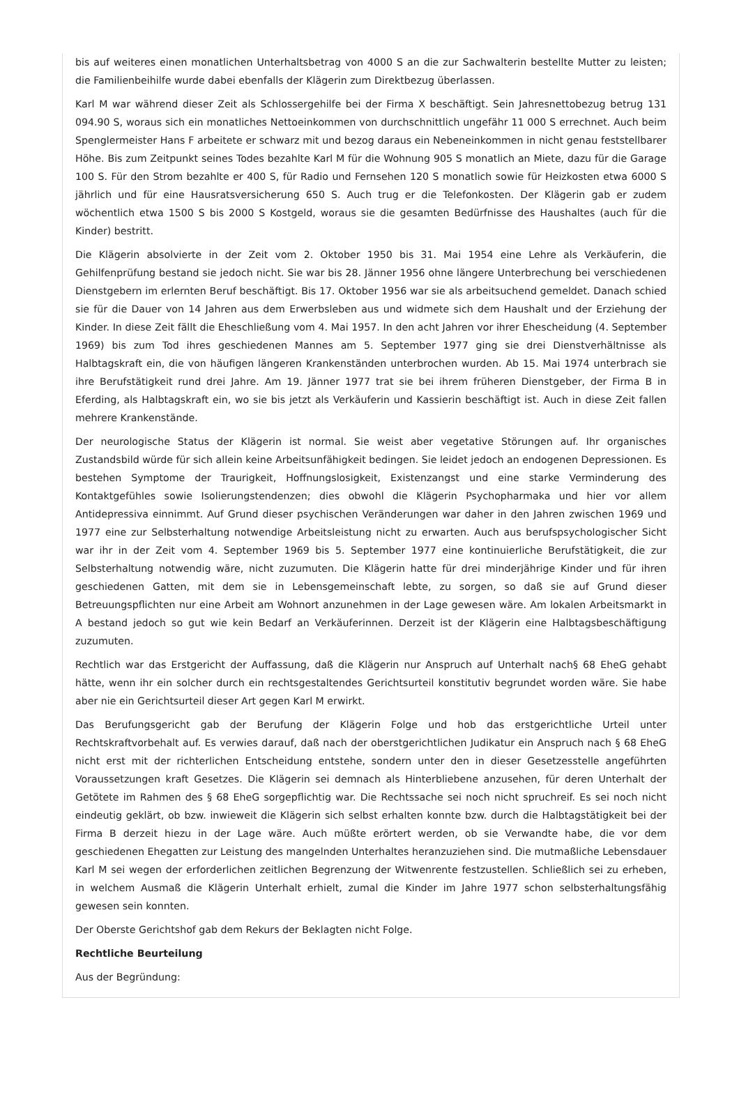bis auf weiteres einen monatlichen Unterhaltsbetrag von 4000 S an die zur Sachwalterin bestellte Mutter zu leisten; die Familienbeihilfe wurde dabei ebenfalls der Klägerin zum Direktbezug überlassen.
Karl M war während dieser Zeit als Schlossergehilfe bei der Firma X beschäftigt. Sein Jahresnettobezug betrug 131 094.90 S, woraus sich ein monatliches Nettoeinkommen von durchschnittlich ungefähr 11 000 S errechnet. Auch beim Spenglermeister Hans F arbeitete er schwarz mit und bezog daraus ein Nebeneinkommen in nicht genau feststellbarer Höhe. Bis zum Zeitpunkt seines Todes bezahlte Karl M für die Wohnung 905 S monatlich an Miete, dazu für die Garage 100 S. Für den Strom bezahlte er 400 S, für Radio und Fernsehen 120 S monatlich sowie für Heizkosten etwa 6000 S jährlich und für eine Hausratsversicherung 650 S. Auch trug er die Telefonkosten. Der Klägerin gab er zudem wöchentlich etwa 1500 S bis 2000 S Kostgeld, woraus sie die gesamten Bedürfnisse des Haushaltes (auch für die Kinder) bestritt.
Die Klägerin absolvierte in der Zeit vom 2. Oktober 1950 bis 31. Mai 1954 eine Lehre als Verkäuferin, die Gehilfenprüfung bestand sie jedoch nicht. Sie war bis 28. Jänner 1956 ohne längere Unterbrechung bei verschiedenen Dienstgebern im erlernten Beruf beschäftigt. Bis 17. Oktober 1956 war sie als arbeitsuchend gemeldet. Danach schied sie für die Dauer von 14 Jahren aus dem Erwerbsleben aus und widmete sich dem Haushalt und der Erziehung der Kinder. In diese Zeit fällt die Eheschließung vom 4. Mai 1957. In den acht Jahren vor ihrer Ehescheidung (4. September 1969) bis zum Tod ihres geschiedenen Mannes am 5. September 1977 ging sie drei Dienstverhältnisse als Halbtagskraft ein, die von häufigen längeren Krankenständen unterbrochen wurden. Ab 15. Mai 1974 unterbrach sie ihre Berufstätigkeit rund drei Jahre. Am 19. Jänner 1977 trat sie bei ihrem früheren Dienstgeber, der Firma B in Eferding, als Halbtagskraft ein, wo sie bis jetzt als Verkäuferin und Kassierin beschäftigt ist. Auch in diese Zeit fallen mehrere Krankenstände.
Der neurologische Status der Klägerin ist normal. Sie weist aber vegetative Störungen auf. Ihr organisches Zustandsbild würde für sich allein keine Arbeitsunfähigkeit bedingen. Sie leidet jedoch an endogenen Depressionen. Es bestehen Symptome der Traurigkeit, Hoffnungslosigkeit, Existenzangst und eine starke Verminderung des Kontaktgefühles sowie Isolierungstendenzen; dies obwohl die Klägerin Psychopharmaka und hier vor allem Antidepressiva einnimmt. Auf Grund dieser psychischen Veränderungen war daher in den Jahren zwischen 1969 und 1977 eine zur Selbsterhaltung notwendige Arbeitsleistung nicht zu erwarten. Auch aus berufspsychologischer Sicht war ihr in der Zeit vom 4. September 1969 bis 5. September 1977 eine kontinuierliche Berufstätigkeit, die zur Selbsterhaltung notwendig wäre, nicht zuzumuten. Die Klägerin hatte für drei minderjährige Kinder und für ihren geschiedenen Gatten, mit dem sie in Lebensgemeinschaft lebte, zu sorgen, so daß sie auf Grund dieser Betreuungspflichten nur eine Arbeit am Wohnort anzunehmen in der Lage gewesen wäre. Am lokalen Arbeitsmarkt in A bestand jedoch so gut wie kein Bedarf an Verkäuferinnen. Derzeit ist der Klägerin eine Halbtagsbeschäftigung zuzumuten.
Rechtlich war das Erstgericht der Auffassung, daß die Klägerin nur Anspruch auf Unterhalt nach§ 68 EheG gehabt hätte, wenn ihr ein solcher durch ein rechtsgestaltendes Gerichtsurteil konstitutiv begrundet worden wäre. Sie habe aber nie ein Gerichtsurteil dieser Art gegen Karl M erwirkt.
Das Berufungsgericht gab der Berufung der Klägerin Folge und hob das erstgerichtliche Urteil unter Rechtskraftvorbehalt auf. Es verwies darauf, daß nach der oberstgerichtlichen Judikatur ein Anspruch nach § 68 EheG nicht erst mit der richterlichen Entscheidung entstehe, sondern unter den in dieser Gesetzesstelle angeführten Voraussetzungen kraft Gesetzes. Die Klägerin sei demnach als Hinterbliebene anzusehen, für deren Unterhalt der Getötete im Rahmen des § 68 EheG sorgepflichtig war. Die Rechtssache sei noch nicht spruchreif. Es sei noch nicht eindeutig geklärt, ob bzw. inwieweit die Klägerin sich selbst erhalten konnte bzw. durch die Halbtagstätigkeit bei der Firma B derzeit hiezu in der Lage wäre. Auch müßte erörtert werden, ob sie Verwandte habe, die vor dem geschiedenen Ehegatten zur Leistung des mangelnden Unterhaltes heranzuziehen sind. Die mutmaßliche Lebensdauer Karl M sei wegen der erforderlichen zeitlichen Begrenzung der Witwenrente festzustellen. Schließlich sei zu erheben, in welchem Ausmaß die Klägerin Unterhalt erhielt, zumal die Kinder im Jahre 1977 schon selbsterhaltungsfähig gewesen sein konnten.
Der Oberste Gerichtshof gab dem Rekurs der Beklagten nicht Folge.
Rechtliche Beurteilung
Aus der Begründung: